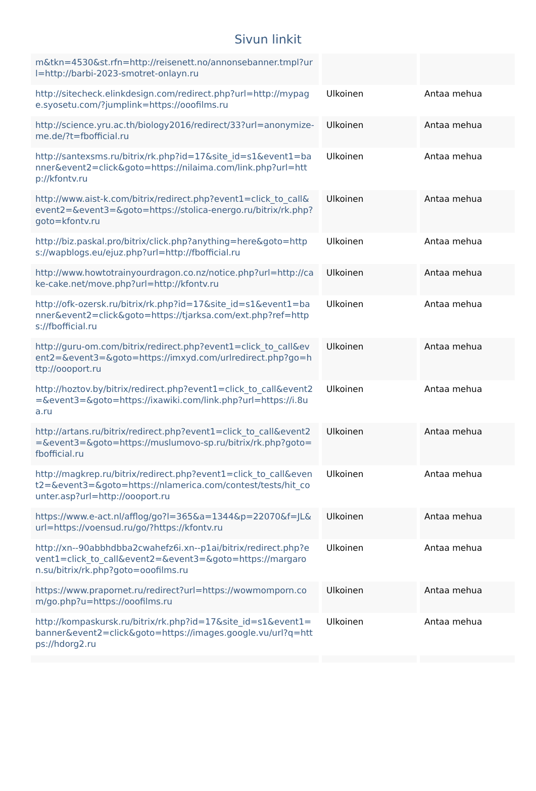Sivun linkit
| m&tkn=4530&st.rfn=http://reisenett.no/annonsebanner.tmpl?url=http://barbi-2023-smotret-onlayn.ru | | |
| http://sitecheck.elinkdesign.com/redirect.php?url=http://mypage.syosetu.com/?jumplink=https://ooofilms.ru | Ulkoinen | Antaa mehua |
| http://science.yru.ac.th/biology2016/redirect/33?url=anonymize-me.de/?t=fbofficial.ru | Ulkoinen | Antaa mehua |
| http://santexsms.ru/bitrix/rk.php?id=17&site_id=s1&event1=banner&event2=click&goto=https://nilaima.com/link.php?url=http://kfontv.ru | Ulkoinen | Antaa mehua |
| http://www.aist-k.com/bitrix/redirect.php?event1=click_to_call&event2=&event3=&goto=https://stolica-energo.ru/bitrix/rk.php?goto=kfontv.ru | Ulkoinen | Antaa mehua |
| http://biz.paskal.pro/bitrix/click.php?anything=here&goto=https://wapblogs.eu/ejuz.php?url=http://fbofficial.ru | Ulkoinen | Antaa mehua |
| http://www.howtotrainyourdragon.co.nz/notice.php?url=http://cake-cake.net/move.php?url=http://kfontv.ru | Ulkoinen | Antaa mehua |
| http://ofk-ozersk.ru/bitrix/rk.php?id=17&site_id=s1&event1=banner&event2=click&goto=https://tjarksa.com/ext.php?ref=https://fbofficial.ru | Ulkoinen | Antaa mehua |
| http://guru-om.com/bitrix/redirect.php?event1=click_to_call&event2=&event3=&goto=https://imxyd.com/urlredirect.php?go=http://oooport.ru | Ulkoinen | Antaa mehua |
| http://hoztov.by/bitrix/redirect.php?event1=click_to_call&event2=&event3=&goto=https://ixawiki.com/link.php?url=https://i.8ua.ru | Ulkoinen | Antaa mehua |
| http://artans.ru/bitrix/redirect.php?event1=click_to_call&event2=&event3=&goto=https://muslumovo-sp.ru/bitrix/rk.php?goto=fbofficial.ru | Ulkoinen | Antaa mehua |
| http://magkrep.ru/bitrix/redirect.php?event1=click_to_call&event2=&event3=&goto=https://nlamerica.com/contest/tests/hit_counter.asp?url=http://oooport.ru | Ulkoinen | Antaa mehua |
| https://www.e-act.nl/afflog/go?l=365&a=1344&p=22070&f=JL&url=https://voensud.ru/go/?https://kfontv.ru | Ulkoinen | Antaa mehua |
| http://xn--90abbhdbba2cwahefz6i.xn--p1ai/bitrix/redirect.php?event1=click_to_call&event2=&event3=&goto=https://margaron.su/bitrix/rk.php?goto=ooofilms.ru | Ulkoinen | Antaa mehua |
| https://www.prapornet.ru/redirect?url=https://wowmomporn.com/go.php?u=https://ooofilms.ru | Ulkoinen | Antaa mehua |
| http://kompaskursk.ru/bitrix/rk.php?id=17&site_id=s1&event1=banner&event2=click&goto=https://images.google.vu/url?q=https://hdorg2.ru | Ulkoinen | Antaa mehua |